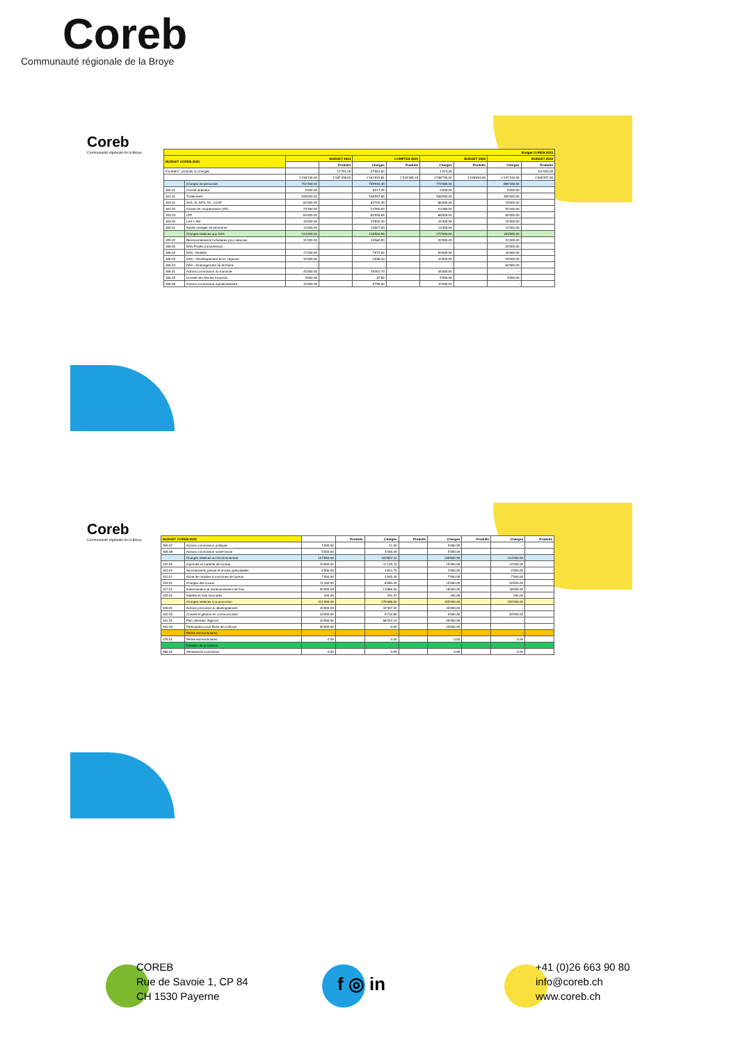Coreb
Communauté régionale de la Broye
Coreb
Communauté régionale de la Broye
| Budget COREB 2023 | | | | | | | | | |
| --- | --- | --- | --- | --- | --- | --- | --- | --- | --- |
| BUDGET COREB 2023 | | BUDGET 2021 | | COMPTES 2021 | | BUDGET 2022 | | BUDGET 2023 | |
| | | | Produits | Charges | Produits | Charges | Produits | Charges | Produits |
| Excédent : produits ou charges | | | 17'791.00 | 57'563.62 | | 1'073.00 | | | 111'003.00 |
| | | 1'218'130.00 | 1'187'339.00 | 1'161'931.81 | 1'210'495.43 | 1'238'730.00 | 1'238'803.00 | 1'137'210.00 | 1'026'207.00 |
| | Charges de personnel | 752'260.00 | | 759'904.30 | | 772'080.00 | | 690'160.00 | |
| 300.01 | Comité directeur | 5'000.00 | | 8'217.25 | | 5'000.00 | | 5'000.00 | |
| 301.01 | Traitements | 528'000.00 | | 538'007.65 | | 538'000.00 | | 490'000.00 | |
| 303.01 | AVS, AI, APG, AC, CCAF | 84'000.00 | | 83'705.35 | | 86'000.00 | | 79'000.00 | |
| 303.02 | Caisse de compensation (AF) | 23'260.00 | | 23'260.00 | | 23'280.00 | | 20'160.00 | |
| 303.03 | LPP | 84'000.00 | | 82'956.65 | | 88'500.00 | | 60'000.00 | |
| 303.04 | LAA + AM | 16'000.00 | | 15'640.40 | | 16'300.00 | | 16'500.00 | |
| 309.01 | Autres charges de personnel | 12'000.00 | | 16'607.00 | | 14'300.00 | | 14'000.00 | |
| | Charges relatives aux DAS | 124'000.00 | | 118'506.96 | | 172'000.00 | | 183'090.00 | |
| 305.02 | Remboursements forfaitaires pour séances | 31'000.00 | | 15'580.00 | | 32'000.00 | | 21'000.00 | |
| 306.00 | DAS Projets transversaux | - | | - | | - | | 20'000.00 | |
| 306.02 | DAS - Mobilité | 17'000.00 | | 7'972.84 | | 50'000.00 | | 40'000.00 | |
| 306.03 | DAS - Développement écon. régional | 10'000.00 | | 4'658.10 | | 10'000.00 | | 29'000.00 | |
| 306.04 | DAS - Aménagement du territoire | - | | - | | - | | 60'000.00 | |
| 306.01 | Actions commission du tourisme | 45'000.00 | | 78'302.70 | | 45'000.00 | | - | |
| 306.05 | Conseil des Jeunes broyards | 5'000.00 | | 87.80 | | 5'000.00 | | 5'000.00 | |
| 306.06 | Actions commission agroalimentaire | 10'000.00 | | 9'799.00 | | 10'000.00 | | - | |
Coreb
Communauté régionale de la Broye
| BUDGET COREB 2023 | | | Produits | Charges | Produits | Charges | Produits | Charges | Produits |
| --- | --- | --- | --- | --- | --- | --- | --- | --- | --- |
| 306.07 | Actions commission politique | 1'000.00 | | 11.00 | | 5'000.00 | | - | |
| 306.08 | Actions commission santé-social | 5'000.00 | | 4'046.40 | | 5'000.00 | | - | |
| | Charges relatives au fonctionnement | 127'850.00 | | 103'822.11 | | 139'830.00 | | 114'050.00 | |
| 310.01 | Imprimés et matériel de bureau | 15'000.00 | | 11'125.70 | | 15'000.00 | | 12'000.00 | |
| 310.02 | Abonnements presse et revues spécialisées | 2'000.00 | | 1'814.70 | | 2'000.00 | | 2'000.00 | |
| 311.01 | Achat de mobilier & machines de bureau | 7'000.00 | | 4'005.45 | | 7'000.00 | | 7'000.00 | |
| 316.01 | Charges des locaux | 11'160.00 | | 8'583.20 | | 15'600.00 | | 16'500.00 | |
| 317.01 | Indemnisation et remboursement de frais | 20'000.00 | | 13'896.50 | | 18'000.00 | | 18'000.00 | |
| 320.01 | Intérêts et frais bancaires | 250.00 | | 220.37 | | 250.00 | | 250.00 | |
| | Charges relatives à la promotion | 211'000.00 | | 179'698.50 | | 155'000.00 | | 150'000.00 | |
| 340.01 | Actions promotion & développement | 45'000.00 | | 42'007.50 | | 45'000.00 | | - | |
| 340.05 | Conseil et gestion en communication | 10'000.00 | | 9'710.80 | | 5'000.00 | | 40'000.00 | |
| 341.01 | Plan directeur régional | 10'000.00 | | 58'533.10 | | 20'000.00 | | - | |
| 341.03 | Participation pour Rose de la Broye | 30'000.00 | | 0.00 | | 15'000.00 | | - | |
| | Pertes extraordinaires | - | | - | | - | | - | |
| 376.01 | Pertes extraordinaires | 0.00 | | 0.00 | | 0.00 | | 0.00 | |
| | Création de provisions | | | | | | | | |
| 380.01 | Versements à provision | 0.00 | | 0.00 | | 0.00 | | 0.00 | |
COREB
Rue de Savoie 1, CP 84
CH 1530 Payerne
f ◎ in
+41 (0)26 663 90 80
info@coreb.ch
www.coreb.ch